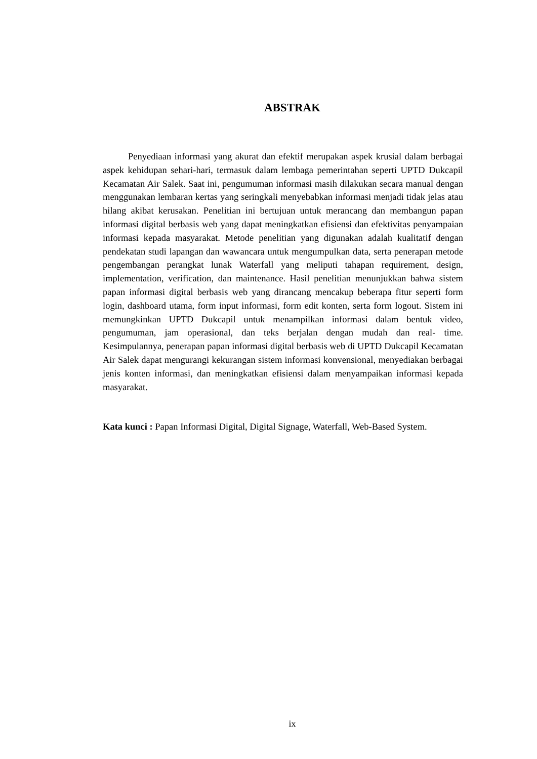ABSTRAK
Penyediaan informasi yang akurat dan efektif merupakan aspek krusial dalam berbagai aspek kehidupan sehari-hari, termasuk dalam lembaga pemerintahan seperti UPTD Dukcapil Kecamatan Air Salek. Saat ini, pengumuman informasi masih dilakukan secara manual dengan menggunakan lembaran kertas yang seringkali menyebabkan informasi menjadi tidak jelas atau hilang akibat kerusakan. Penelitian ini bertujuan untuk merancang dan membangun papan informasi digital berbasis web yang dapat meningkatkan efisiensi dan efektivitas penyampaian informasi kepada masyarakat. Metode penelitian yang digunakan adalah kualitatif dengan pendekatan studi lapangan dan wawancara untuk mengumpulkan data, serta penerapan metode pengembangan perangkat lunak Waterfall yang meliputi tahapan requirement, design, implementation, verification, dan maintenance. Hasil penelitian menunjukkan bahwa sistem papan informasi digital berbasis web yang dirancang mencakup beberapa fitur seperti form login, dashboard utama, form input informasi, form edit konten, serta form logout. Sistem ini memungkinkan UPTD Dukcapil untuk menampilkan informasi dalam bentuk video, pengumuman, jam operasional, dan teks berjalan dengan mudah dan real- time. Kesimpulannya, penerapan papan informasi digital berbasis web di UPTD Dukcapil Kecamatan Air Salek dapat mengurangi kekurangan sistem informasi konvensional, menyediakan berbagai jenis konten informasi, dan meningkatkan efisiensi dalam menyampaikan informasi kepada masyarakat.
Kata kunci : Papan Informasi Digital, Digital Signage, Waterfall, Web-Based System.
ix